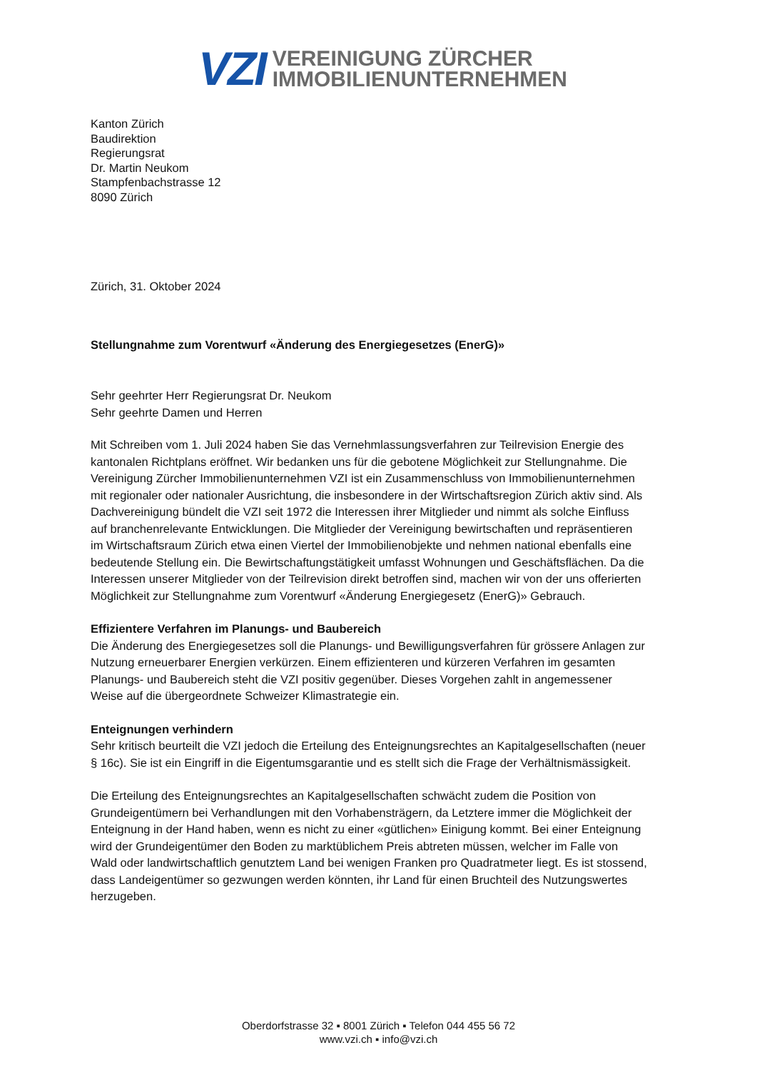VZI
VEREINIGUNG ZÜRCHER
IMMOBILIENUNTERNEHMEN
Kanton Zürich
Baudirektion
Regierungsrat
Dr. Martin Neukom
Stampfenbachstrasse 12
8090 Zürich
Zürich, 31. Oktober 2024
Stellungnahme zum Vorentwurf «Änderung des Energiegesetzes (EnerG)»
Sehr geehrter Herr Regierungsrat Dr. Neukom
Sehr geehrte Damen und Herren
Mit Schreiben vom 1. Juli 2024 haben Sie das Vernehmlassungsverfahren zur Teilrevision Energie des kantonalen Richtplans eröffnet. Wir bedanken uns für die gebotene Möglichkeit zur Stellungnahme. Die Vereinigung Zürcher Immobilienunternehmen VZI ist ein Zusammenschluss von Immobilienunternehmen mit regionaler oder nationaler Ausrichtung, die insbesondere in der Wirtschaftsregion Zürich aktiv sind. Als Dachvereinigung bündelt die VZI seit 1972 die Interessen ihrer Mitglieder und nimmt als solche Einfluss auf branchenrelevante Entwicklungen. Die Mitglieder der Vereinigung bewirtschaften und repräsentieren im Wirtschaftsraum Zürich etwa einen Viertel der Immobilienobjekte und nehmen national ebenfalls eine bedeutende Stellung ein. Die Bewirtschaftungstätigkeit umfasst Wohnungen und Geschäftsflächen. Da die Interessen unserer Mitglieder von der Teilrevision direkt betroffen sind, machen wir von der uns offerierten Möglichkeit zur Stellungnahme zum Vorentwurf «Änderung Energiegesetz (EnerG)» Gebrauch.
Effizientere Verfahren im Planungs- und Baubereich
Die Änderung des Energiegesetzes soll die Planungs- und Bewilligungsverfahren für grössere Anlagen zur Nutzung erneuerbarer Energien verkürzen. Einem effizienteren und kürzeren Verfahren im gesamten Planungs- und Baubereich steht die VZI positiv gegenüber. Dieses Vorgehen zahlt in angemessener Weise auf die übergeordnete Schweizer Klimastrategie ein.
Enteignungen verhindern
Sehr kritisch beurteilt die VZI jedoch die Erteilung des Enteignungsrechtes an Kapitalgesellschaften (neuer § 16c). Sie ist ein Eingriff in die Eigentumsgarantie und es stellt sich die Frage der Verhältnismässigkeit.
Die Erteilung des Enteignungsrechtes an Kapitalgesellschaften schwächt zudem die Position von Grundeigentümern bei Verhandlungen mit den Vorhabensträgern, da Letztere immer die Möglichkeit der Enteignung in der Hand haben, wenn es nicht zu einer «gütlichen» Einigung kommt. Bei einer Enteignung wird der Grundeigentümer den Boden zu marktüblichem Preis abtreten müssen, welcher im Falle von Wald oder landwirtschaftlich genutztem Land bei wenigen Franken pro Quadratmeter liegt. Es ist stossend, dass Landeigentümer so gezwungen werden könnten, ihr Land für einen Bruchteil des Nutzungswertes herzugeben.
Oberdorfstrasse 32 ▪ 8001 Zürich ▪ Telefon 044 455 56 72
www.vzi.ch ▪ info@vzi.ch